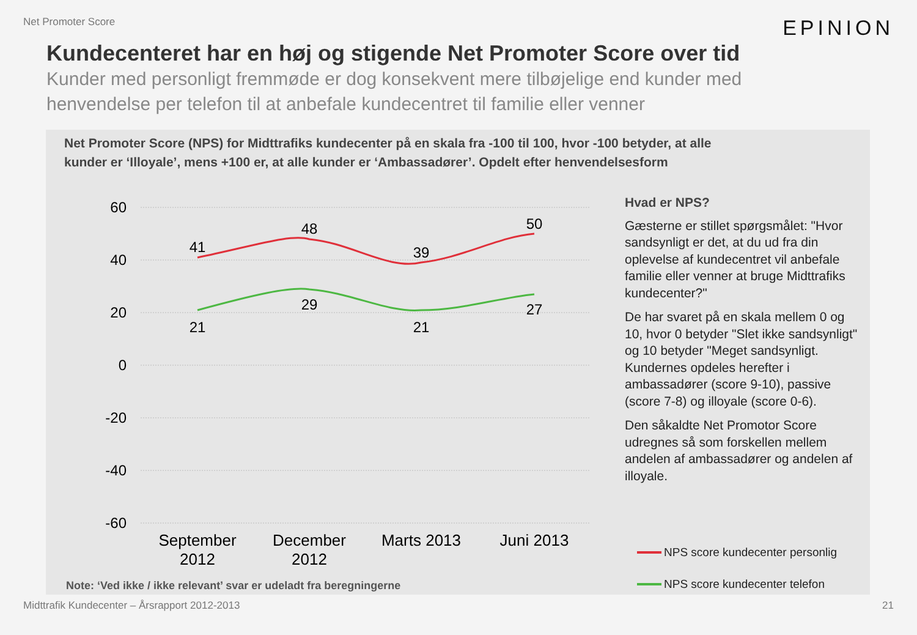Net Promoter Score
EPINION
Kundecenteret har en høj og stigende Net Promoter Score over tid
Kunder med personligt fremmøde er dog konsekvent mere tilbøjelige end kunder med henvendelse per telefon til at anbefale kundecentret til familie eller venner
Net Promoter Score (NPS) for Midttrafiks kundecenter på en skala fra -100 til 100, hvor -100 betyder, at alle kunder er ‘Illoyale’, mens +100 er, at alle kunder er ‘Ambassadører’. Opdelt efter henvendelsesform
60
40
20
0
-20
-40
-60
41
48
39
50
21
29
21
27
September
2012
December
2012
Marts 2013
Juni 2013
Hvad er NPS?
Gæsterne er stillet spørgsmålet: "Hvor sandsynligt er det, at du ud fra din oplevelse af kundecentret vil anbefale familie eller venner at bruge Midttrafiks kundecenter?"
De har svaret på en skala mellem 0 og 10, hvor 0 betyder "Slet ikke sandsynligt" og 10 betyder "Meget sandsynligt. Kundernes opdeles herefter i ambassadører (score 9-10), passive (score 7-8) og illoyale (score 0-6).
Den såkaldte Net Promotor Score udregnes så som forskellen mellem andelen af ambassadører og andelen af illoyale.
NPS score kundecenter personlig
NPS score kundecenter telefon
Note: ‘Ved ikke / ikke relevant’ svar er udeladt fra beregningerne
Midttrafik Kundecenter – Årsrapport 2012-2013 21